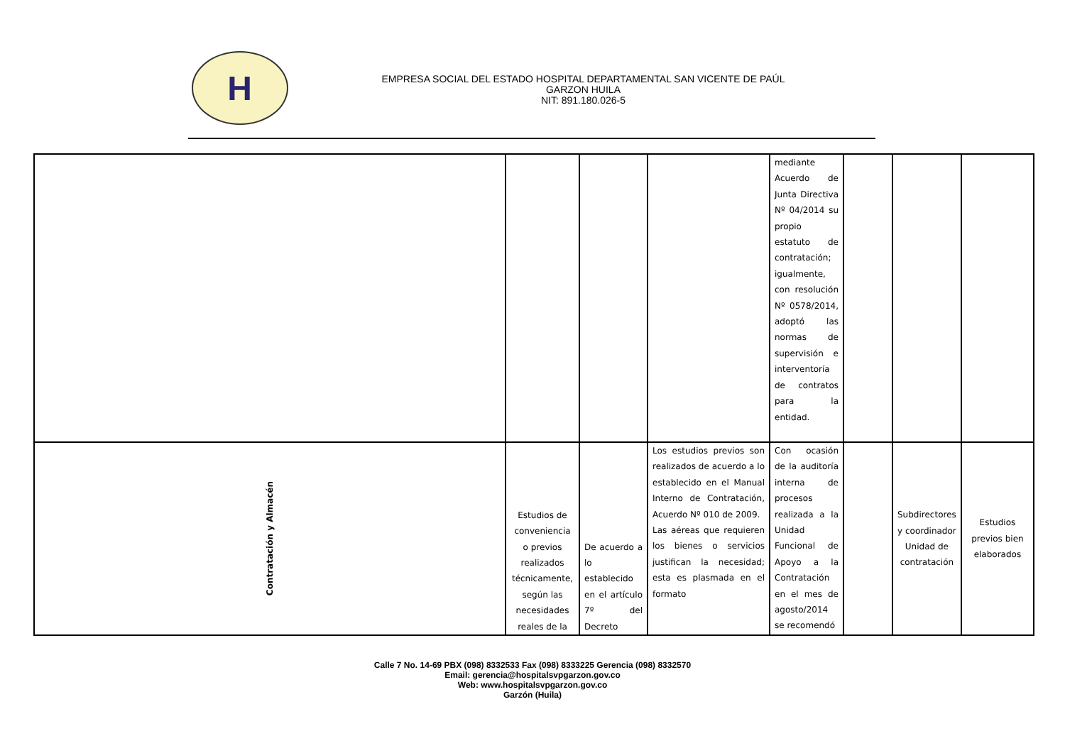H
EMPRESA SOCIAL DEL ESTADO HOSPITAL DEPARTAMENTAL SAN VICENTE DE PAÚL
GARZON HUILA
NIT: 891.180.026-5
| | | | | mediante Acuerdo de Junta Directiva Nº 04/2014 su propio estatuto de contratación; igualmente, con resolución Nº 0578/2014, adoptó las normas de supervisión e interventoría de contratos para la entidad. | | | |
| Contratación y Almacén | Estudios de conveniencia o previos realizados técnicamente, según las necesidades reales de la | De acuerdo a lo establecido en el artículo 7º del Decreto | Los estudios previos son realizados de acuerdo a lo establecido en el Manual Interno de Contratación, Acuerdo Nº 010 de 2009. Las aéreas que requieren los bienes o servicios justifican la necesidad; esta es plasmada en el formato | Con ocasión de la auditoría interna de procesos realizada a la Unidad Funcional de Apoyo a la Contratación en el mes de agosto/2014 se recomendó | | Subdirectores y coordinador Unidad de contratación | Estudios previos bien elaborados |
Calle 7 No. 14-69 PBX (098) 8332533 Fax (098) 8333225 Gerencia (098) 8332570
Email: gerencia@hospitalsvpgarzon.gov.co
Web: www.hospitalsvpgarzon.gov.co
Garzón (Huila)